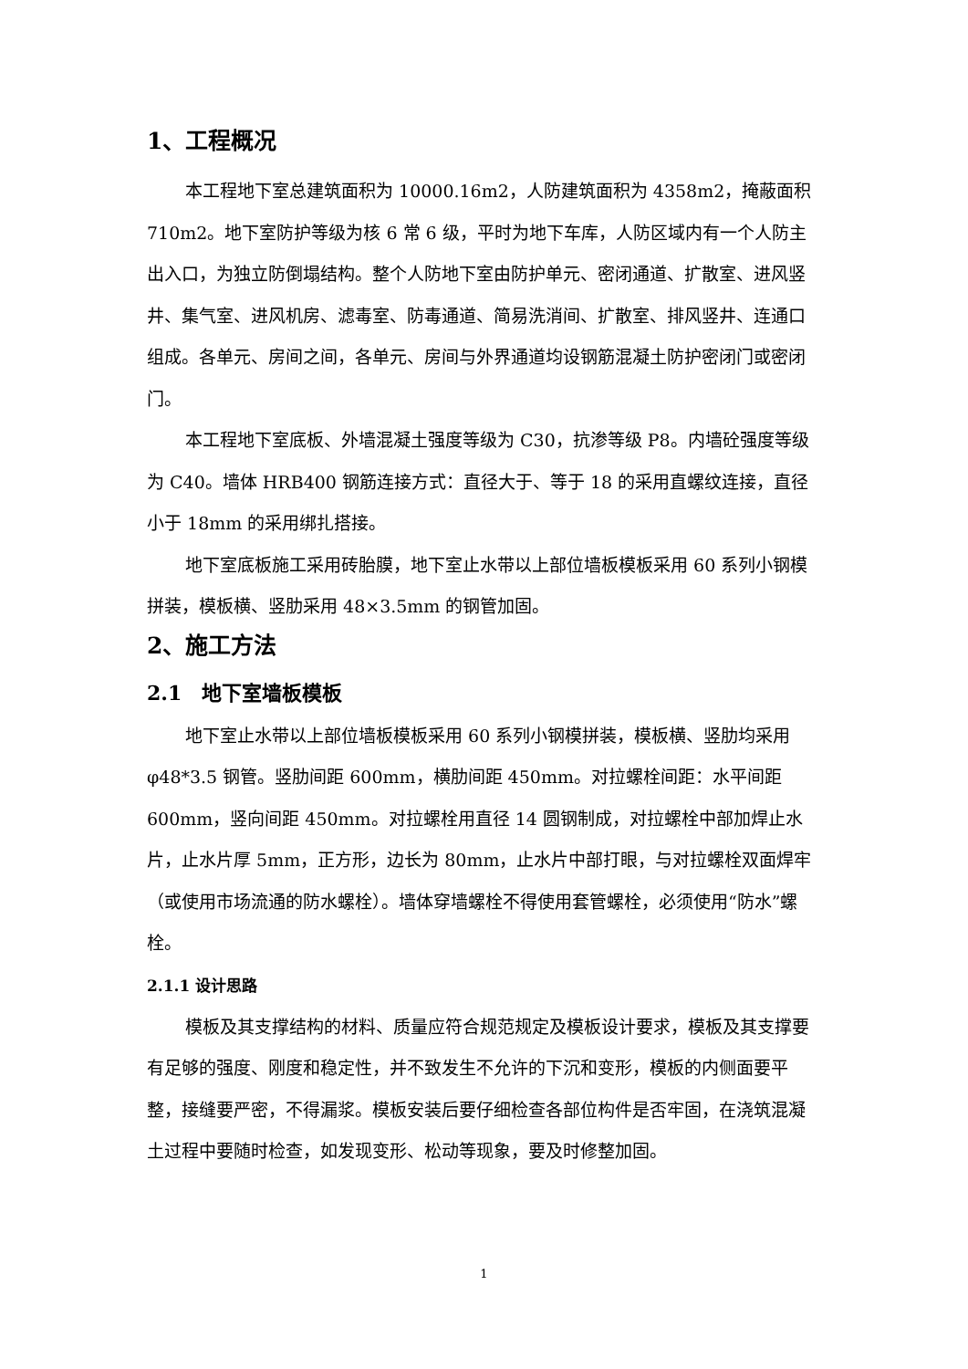1、工程概况
本工程地下室总建筑面积为 10000.16m2，人防建筑面积为 4358m2，掩蔽面积 710m2。地下室防护等级为核 6 常 6 级，平时为地下车库，人防区域内有一个人防主出入口，为独立防倒塌结构。整个人防地下室由防护单元、密闭通道、扩散室、进风竖井、集气室、进风机房、滤毒室、防毒通道、简易洗消间、扩散室、排风竖井、连通口组成。各单元、房间之间，各单元、房间与外界通道均设钢筋混凝土防护密闭门或密闭门。
本工程地下室底板、外墙混凝土强度等级为 C30，抗渗等级 P8。内墙砼强度等级为 C40。墙体 HRB400 钢筋连接方式：直径大于、等于 18 的采用直螺纹连接，直径小于 18mm 的采用绑扎搭接。
地下室底板施工采用砖胎膜，地下室止水带以上部位墙板模板采用 60 系列小钢模拼装，模板横、竖肋采用 48×3.5mm 的钢管加固。
2、施工方法
2.1　地下室墙板模板
地下室止水带以上部位墙板模板采用 60 系列小钢模拼装，模板横、竖肋均采用φ48*3.5 钢管。竖肋间距 600mm，横肋间距 450mm。对拉螺栓间距：水平间距 600mm，竖向间距 450mm。对拉螺栓用直径 14 圆钢制成，对拉螺栓中部加焊止水片，止水片厚 5mm，正方形，边长为 80mm，止水片中部打眼，与对拉螺栓双面焊牢（或使用市场流通的防水螺栓）。墙体穿墙螺栓不得使用套管螺栓，必须使用“防水”螺栓。
2.1.1 设计思路
模板及其支撑结构的材料、质量应符合规范规定及模板设计要求，模板及其支撑要有足够的强度、刚度和稳定性，并不致发生不允许的下沉和变形，模板的内侧面要平整，接缝要严密，不得漏浆。模板安装后要仔细检查各部位构件是否牢固，在浇筑混凝土过程中要随时检查，如发现变形、松动等现象，要及时修整加固。
1